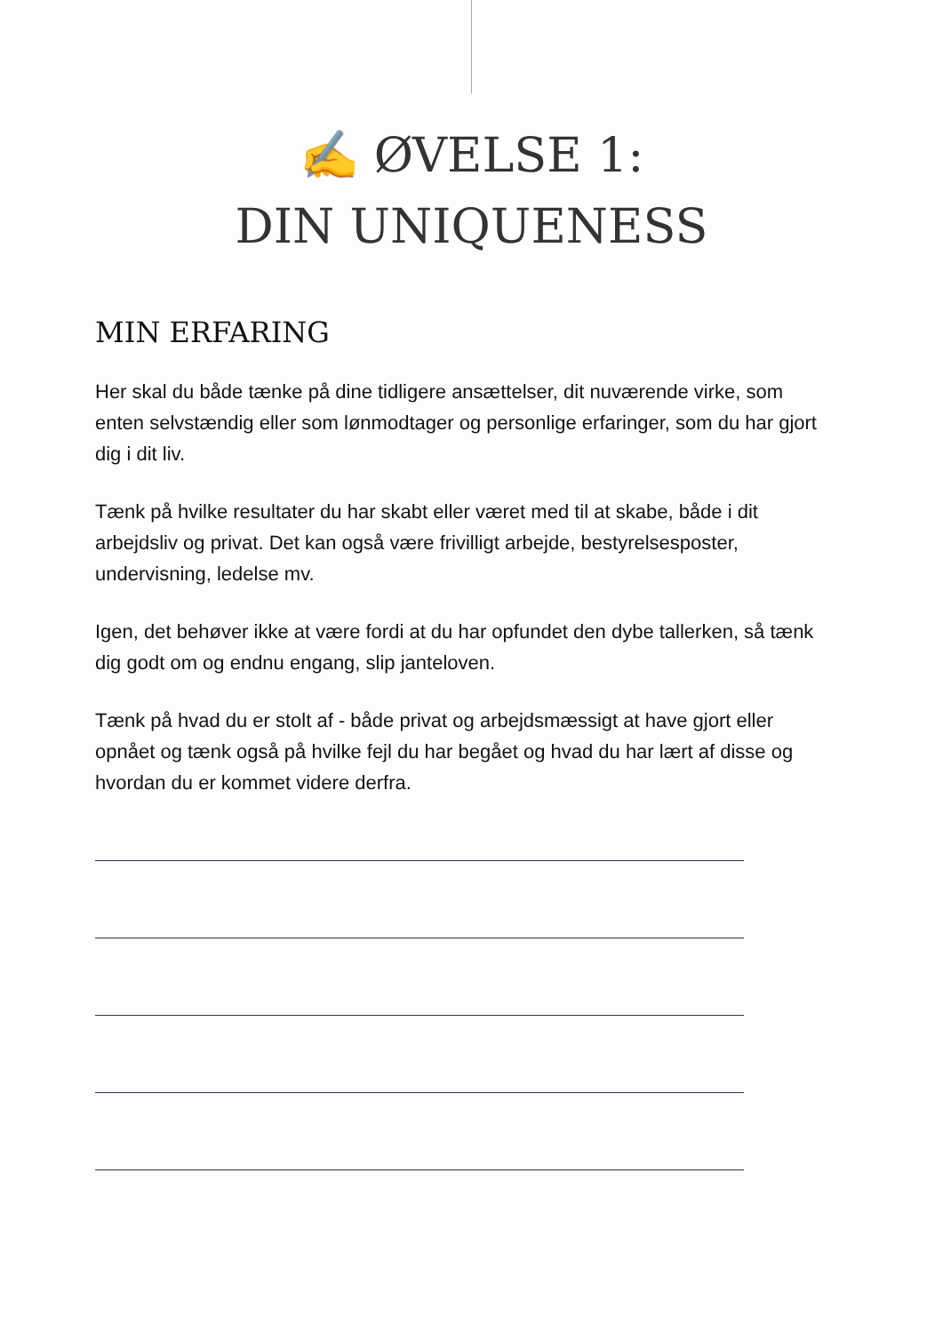✍ ØVELSE 1:
DIN UNIQUENESS
MIN ERFARING
Her skal du både tænke på dine tidligere ansættelser, dit nuværende virke, som enten selvstændig eller som lønmodtager og personlige erfaringer, som du har gjort dig i dit liv.
Tænk på hvilke resultater du har skabt eller været med til at skabe, både i dit arbejdsliv og privat. Det kan også være frivilligt arbejde, bestyrelsesposter, undervisning, ledelse mv.
Igen, det behøver ikke at være fordi at du har opfundet den dybe tallerken, så tænk dig godt om og endnu engang, slip janteloven.
Tænk på hvad du er stolt af - både privat og arbejdsmæssigt at have gjort eller opnået og tænk også på hvilke fejl du har begået og hvad du har lært af disse og hvordan du er kommet videre derfra.